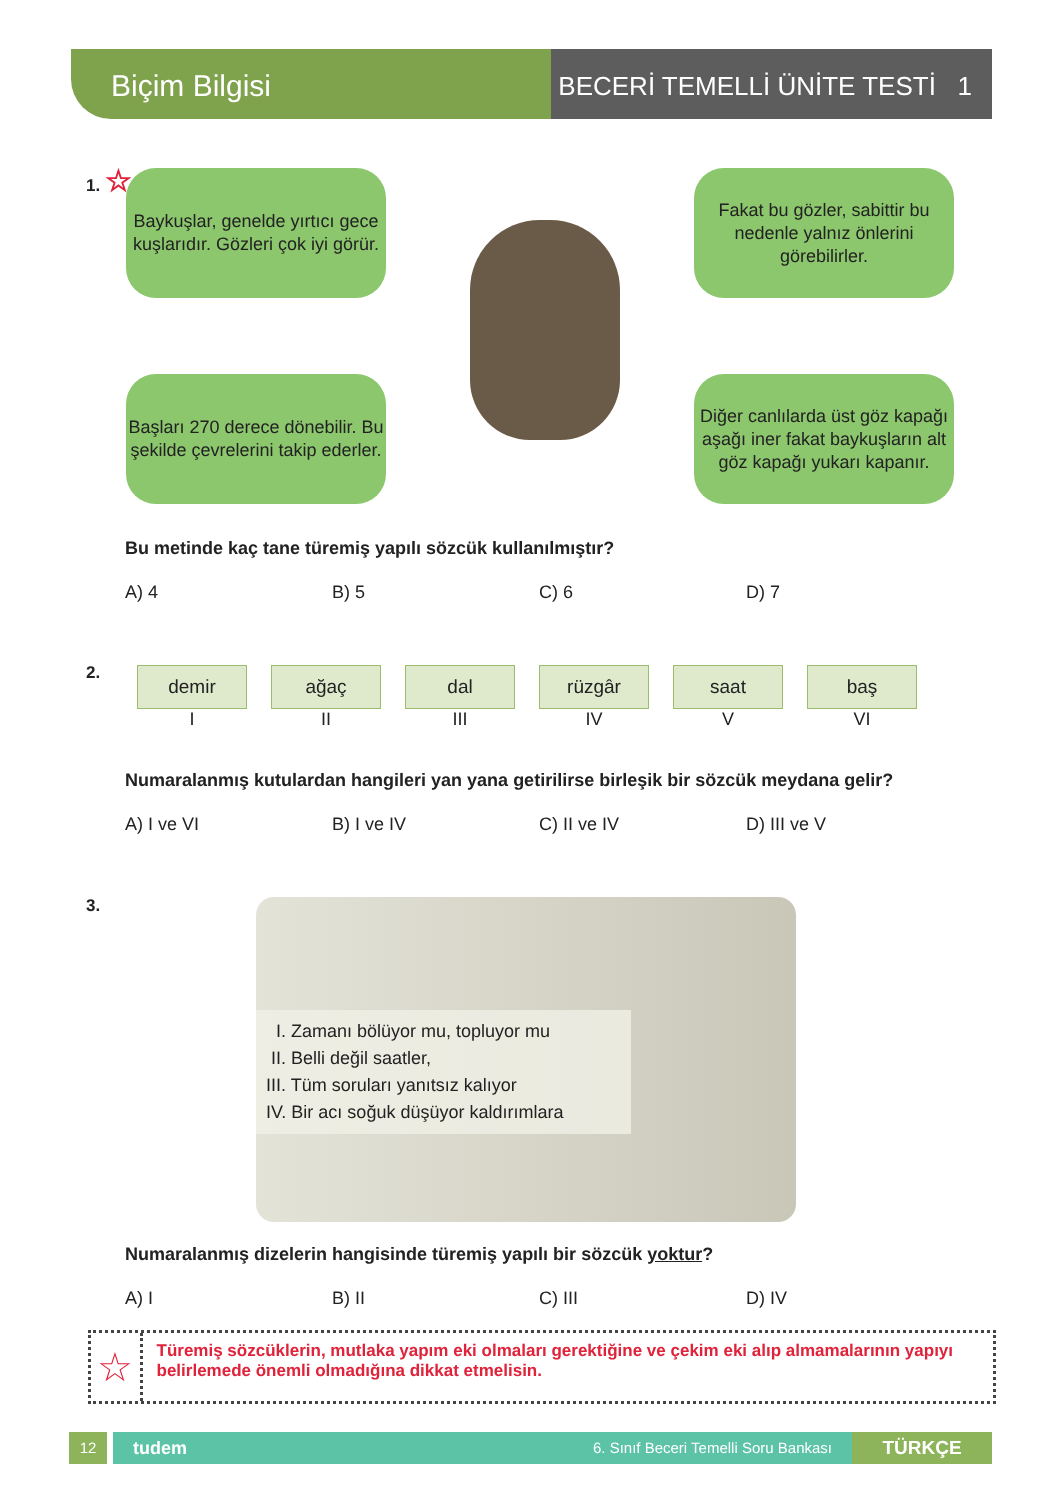Biçim Bilgisi
BECERİ TEMELLİ ÜNİTE TESTİ 1
1. ☆
Baykuşlar, genelde yırtıcı gece kuşlarıdır. Gözleri çok iyi görür.
Fakat bu gözler, sabittir bu nedenle yalnız önlerini görebilirler.
Başları 270 derece dönebilir. Bu şekilde çevrelerini takip ederler.
Diğer canlılarda üst göz kapağı aşağı iner fakat baykuşların alt göz kapağı yukarı kapanır.
Bu metinde kaç tane türemiş yapılı sözcük kullanılmıştır?
A) 4 B) 5 C) 6 D) 7
2.
demir
I
ağaç
II
dal
III
rüzgâr
IV
saat
V
baş
VI
Numaralanmış kutulardan hangileri yan yana getirilirse birleşik bir sözcük meydana gelir?
A) I ve VI B) I ve IV C) II ve IV D) III ve V
3.
I. Zamanı bölüyor mu, topluyor mu
II. Belli değil saatler,
III. Tüm soruları yanıtsız kalıyor
IV. Bir acı soğuk düşüyor kaldırımlara
Numaralanmış dizelerin hangisinde türemiş yapılı bir sözcük yoktur?
A) I B) II C) III D) IV
☆
Türemiş sözcüklerin, mutlaka yapım eki olmaları gerektiğine ve çekim eki alıp almamalarının yapıyı belirlemede önemli olmadığına dikkat etmelisin.
12
tudem 6. Sınıf Beceri Temelli Soru Bankası
TÜRKÇE